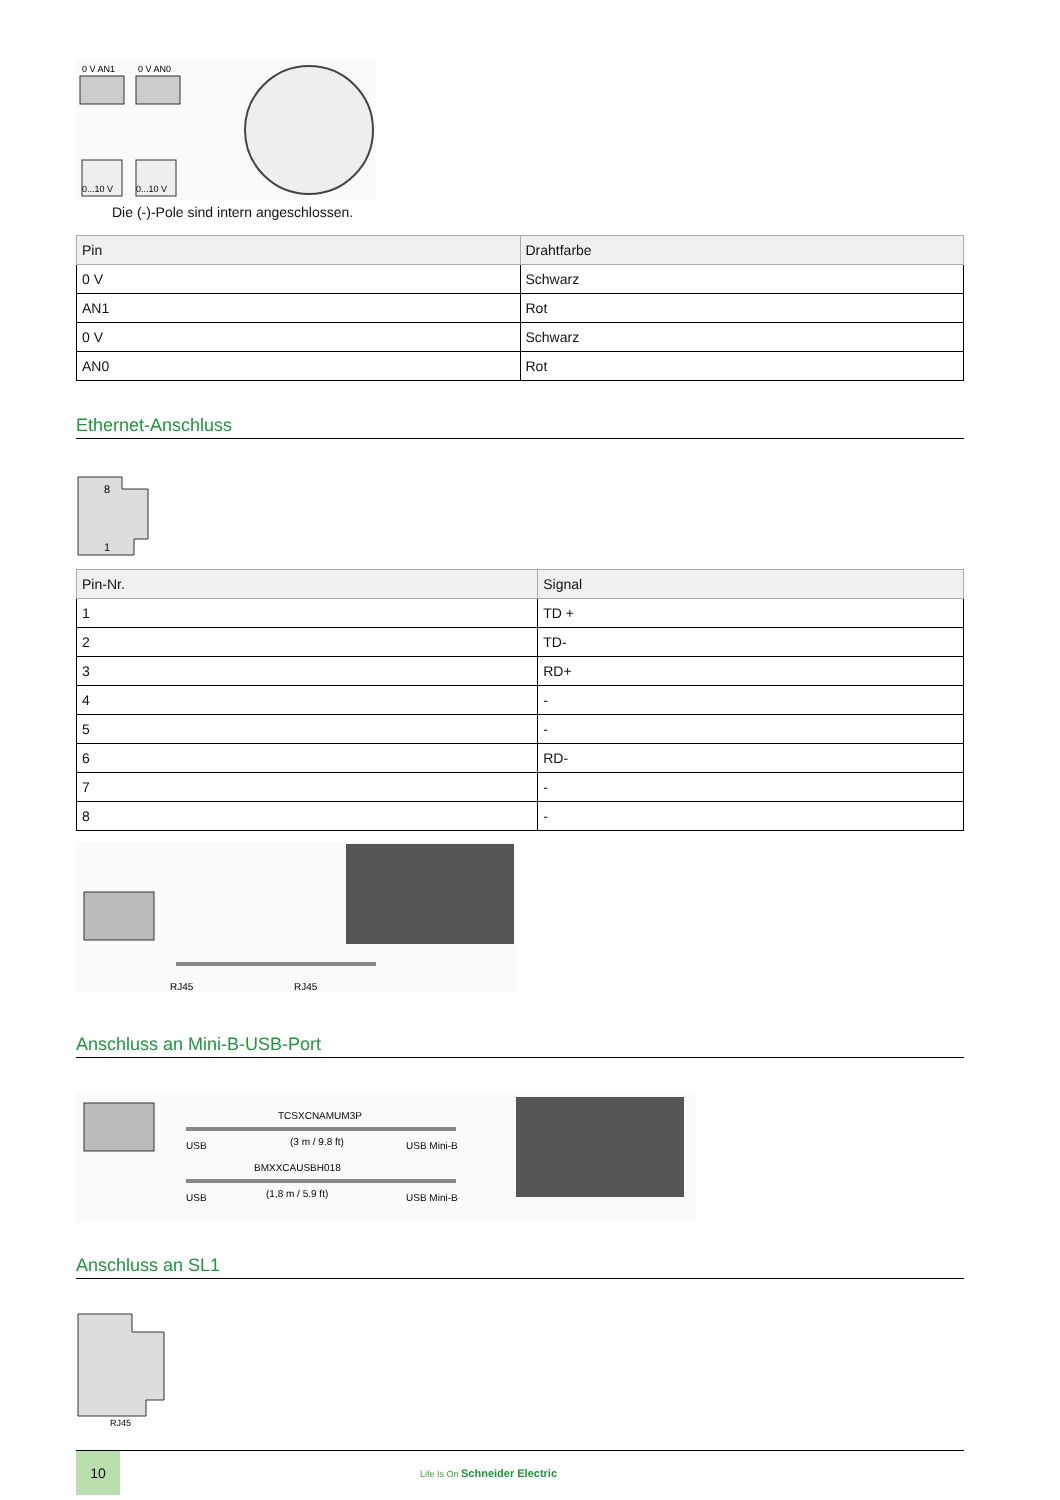0 V AN1
0 V AN0
0...10 V
0...10 V
Die (-)-Pole sind intern angeschlossen.
| Pin | Drahtfarbe |
| --- | --- |
| 0 V | Schwarz |
| AN1 | Rot |
| 0 V | Schwarz |
| AN0 | Rot |
Ethernet-Anschluss
8
1
| Pin-Nr. | Signal |
| --- | --- |
| 1 | TD + |
| 2 | TD- |
| 3 | RD+ |
| 4 | - |
| 5 | - |
| 6 | RD- |
| 7 | - |
| 8 | - |
RJ45
RJ45
Anschluss an Mini-B-USB-Port
TCSXCNAMUM3P
USB
(3 m / 9.8 ft)
USB Mini-B
BMXXCAUSBH018
USB
(1,8 m / 5.9 ft)
USB Mini-B
Anschluss an SL1
RJ45
8 7 6 5 4 3 2 1
10
Life Is On Schneider Electric